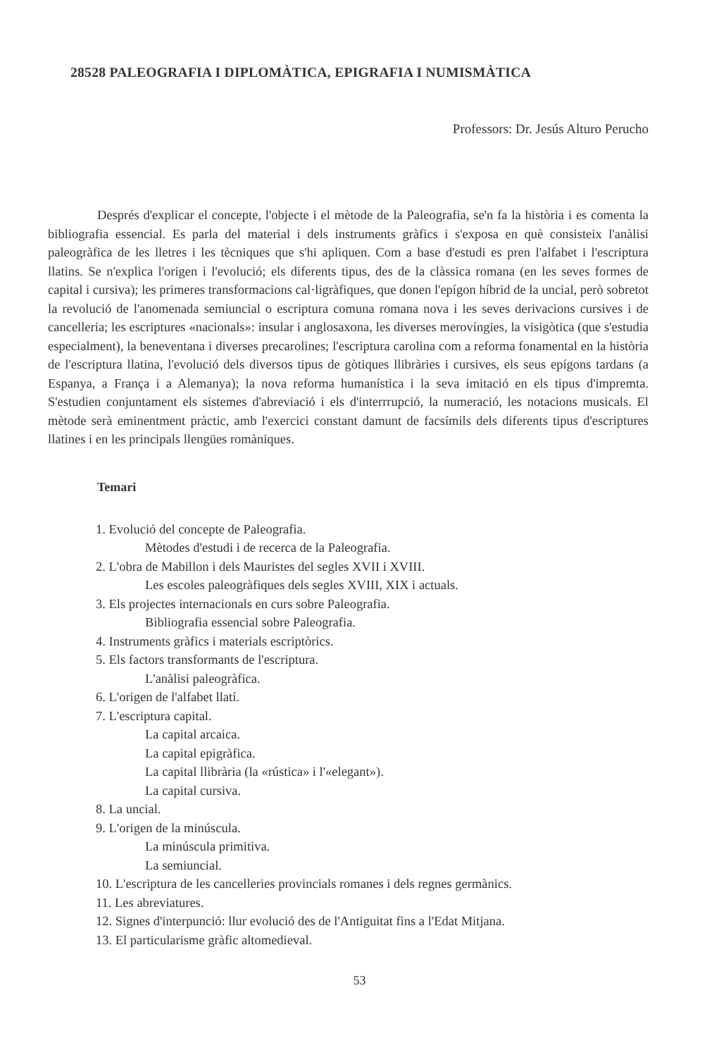28528 PALEOGRAFIA I DIPLOMÀTICA, EPIGRAFIA I NUMISMÀTICA
Professors: Dr. Jesús Alturo Perucho
Després d'explicar el concepte, l'objecte i el mètode de la Paleografia, se'n fa la història i es comenta la bibliografia essencial. Es parla del material i dels instruments gràfics i s'exposa en què consisteix l'anàlisi paleogràfica de les lletres i les tècniques que s'hi apliquen. Com a base d'estudi es pren l'alfabet i l'escriptura llatins. Se n'explica l'origen i l'evolució; els diferents tipus, des de la clàssica romana (en les seves formes de capital i cursiva); les primeres transformacions cal·ligràfiques, que donen l'epígon híbrid de la uncial, però sobretot la revolució de l'anomenada semiuncial o escriptura comuna romana nova i les seves derivacions cursives i de cancelleria; les escriptures «nacionals»: insular i anglosaxona, les diverses merovíngies, la visigòtica (que s'estudia especialment), la beneventana i diverses precarolines; l'escriptura carolina com a reforma fonamental en la història de l'escriptura llatina, l'evolució dels diversos tipus de gòtiques llibràries i cursives, els seus epígons tardans (a Espanya, a França i a Alemanya); la nova reforma humanística i la seva imitació en els tipus d'impremta. S'estudien conjuntament els sistemes d'abreviació i els d'interrrupció, la numeració, les notacions musicals. El mètode serà eminentment pràctic, amb l'exercici constant damunt de facsímils dels diferents tipus d'escriptures llatines i en les principals llengües romàniques.
Temari
1. Evolució del concepte de Paleografia.
Mètodes d'estudi i de recerca de la Paleografia.
2. L'obra de Mabillon i dels Mauristes del segles XVII i XVIII.
Les escoles paleogràfiques dels segles XVIII, XIX i actuals.
3. Els projectes internacionals en curs sobre Paleografia.
Bibliografia essencial sobre Paleografia.
4. Instruments gràfics i materials escriptòrics.
5. Els factors transformants de l'escriptura.
L'anàlisi paleogràfica.
6. L'origen de l'alfabet llatí.
7. L'escriptura capital.
La capital arcaica.
La capital epigràfica.
La capital llibrària (la «rústica» i l'«elegant»).
La capital cursiva.
8. La uncial.
9. L'origen de la minúscula.
La minúscula primitiva.
La semiuncial.
10. L'escriptura de les cancelleries provincials romanes i dels regnes germànics.
11. Les abreviatures.
12. Signes d'interpunció: llur evolució des de l'Antiguitat fins a l'Edat Mitjana.
13. El particularisme gràfic altomedieval.
53